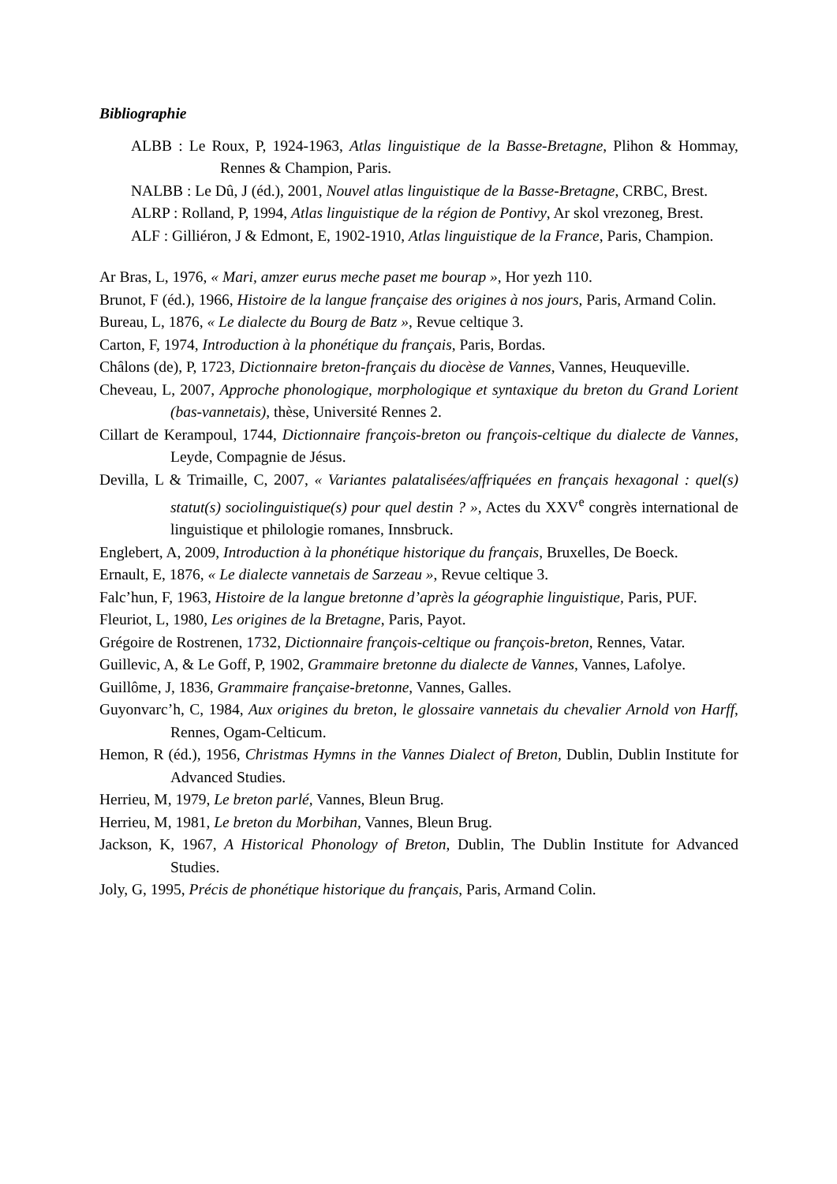Bibliographie
ALBB : Le Roux, P, 1924-1963, Atlas linguistique de la Basse-Bretagne, Plihon & Hommay, Rennes & Champion, Paris.
NALBB : Le Dû, J (éd.), 2001, Nouvel atlas linguistique de la Basse-Bretagne, CRBC, Brest.
ALRP : Rolland, P, 1994, Atlas linguistique de la région de Pontivy, Ar skol vrezoneg, Brest.
ALF : Gilliéron, J & Edmont, E, 1902-1910, Atlas linguistique de la France, Paris, Champion.
Ar Bras, L, 1976, « Mari, amzer eurus meche paset me bourap », Hor yezh 110.
Brunot, F (éd.), 1966, Histoire de la langue française des origines à nos jours, Paris, Armand Colin.
Bureau, L, 1876, « Le dialecte du Bourg de Batz », Revue celtique 3.
Carton, F, 1974, Introduction à la phonétique du français, Paris, Bordas.
Châlons (de), P, 1723, Dictionnaire breton-français du diocèse de Vannes, Vannes, Heuqueville.
Cheveau, L, 2007, Approche phonologique, morphologique et syntaxique du breton du Grand Lorient (bas-vannetais), thèse, Université Rennes 2.
Cillart de Kerampoul, 1744, Dictionnaire françois-breton ou françois-celtique du dialecte de Vannes, Leyde, Compagnie de Jésus.
Devilla, L & Trimaille, C, 2007, « Variantes palatalisées/affriquées en français hexagonal : quel(s) statut(s) sociolinguistique(s) pour quel destin ? », Actes du XXV<sup>e</sup> congrès international de linguistique et philologie romanes, Innsbruck.
Englebert, A, 2009, Introduction à la phonétique historique du français, Bruxelles, De Boeck.
Ernault, E, 1876, « Le dialecte vannetais de Sarzeau », Revue celtique 3.
Falc’hun, F, 1963, Histoire de la langue bretonne d’après la géographie linguistique, Paris, PUF.
Fleuriot, L, 1980, Les origines de la Bretagne, Paris, Payot.
Grégoire de Rostrenen, 1732, Dictionnaire françois-celtique ou françois-breton, Rennes, Vatar.
Guillevic, A, & Le Goff, P, 1902, Grammaire bretonne du dialecte de Vannes, Vannes, Lafolye.
Guillôme, J, 1836, Grammaire française-bretonne, Vannes, Galles.
Guyonvarc’h, C, 1984, Aux origines du breton, le glossaire vannetais du chevalier Arnold von Harff, Rennes, Ogam-Celticum.
Hemon, R (éd.), 1956, Christmas Hymns in the Vannes Dialect of Breton, Dublin, Dublin Institute for Advanced Studies.
Herrieu, M, 1979, Le breton parlé, Vannes, Bleun Brug.
Herrieu, M, 1981, Le breton du Morbihan, Vannes, Bleun Brug.
Jackson, K, 1967, A Historical Phonology of Breton, Dublin, The Dublin Institute for Advanced Studies.
Joly, G, 1995, Précis de phonétique historique du français, Paris, Armand Colin.